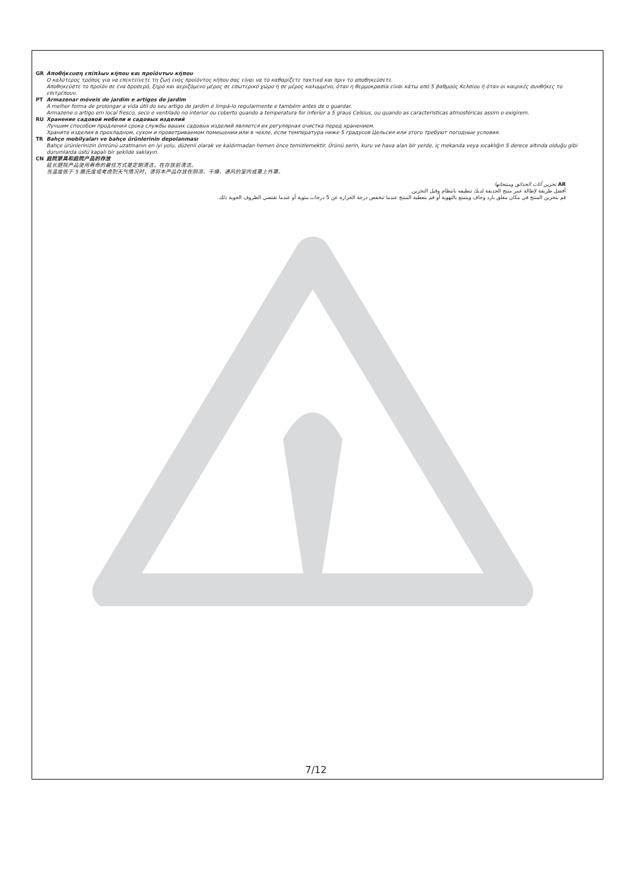GR Αποθήκευση επίπλων κήπου και προϊόντων κήπου
Ο καλύτερος τρόπος για να επεκτείνετε τη ζωή ενός προϊόντος κήπου σας είναι να το καθαρίζετε τακτικά και πριν το αποθηκεύσετε.
Αποθηκεύστε το προϊόν σε ένα δροσερό, ξηρό και αεριζόμενο μέρος σε εσωτερικό χώρο ή σε μέρος καλυμμένο, όταν η θερμοκρασία είναι κάτω από 5 βαθμούς Κελσίου ή όταν οι καιρικές συνθήκες το επιτρέπουν.
PT Armazenar móveis de jardim e artigos de jardim
A melhor forma de prolongar a vida útil do seu artigo de jardim é limpá-lo regularmente e também antes de o guardar.
Armazene o artigo em local fresco, seco e ventilado no interior ou coberto quando a temperatura for inferior a 5 graus Celsius, ou quando as características atmosféricas assim o exigirem.
RU Хранение садовой мебели и садовых изделий
Лучшим способом продления срока службы ваших садовых изделий является их регулярная очистка перед хранением.
Храните изделия в прохладном, сухом и проветриваемом помещении или в чехле, если температура ниже 5 градусов Цельсия или этого требуют погодные условия.
TR Bahçe mobilyaları ve bahçe ürünlerinin depolanması
Bahçe ürünlerinizin ömrünü uzatmanın en iyi yolu, düzenli olarak ve kaldırmadan hemen önce temizlemektir. Ürünü serin, kuru ve hava alan bir yerde, iç mekanda veya sıcaklığın 5 derece altında olduğu gibi durumlarda üstü kapalı bir şekilde saklayın.
CN 庭院家具和庭院产品的存放
延长庭院产品使用寿命的最佳方式是定期清洁，在存放前清洁。
当温度低于 5 摄氏度或考虑到天气情况时，请将本产品存放在阴凉、干燥、通风的室内或罩上外罩。
AR تخزين أثاث الحدائق ومنتجاتها
أفضل طريقة لإطالة عمر منتج الحديقة لديك تنظيفه بانتظام وقبل التخزين.
قم بتخزين المنتج في مكان مغلق بارد وجاف ويتمتع بالتهوية أو قم بتغطية المنتج عندما تنخفض درجة الحرارة عن 5 درجات مئوية أو عندما تقتضي الظروف الجوية ذلك.
7/12